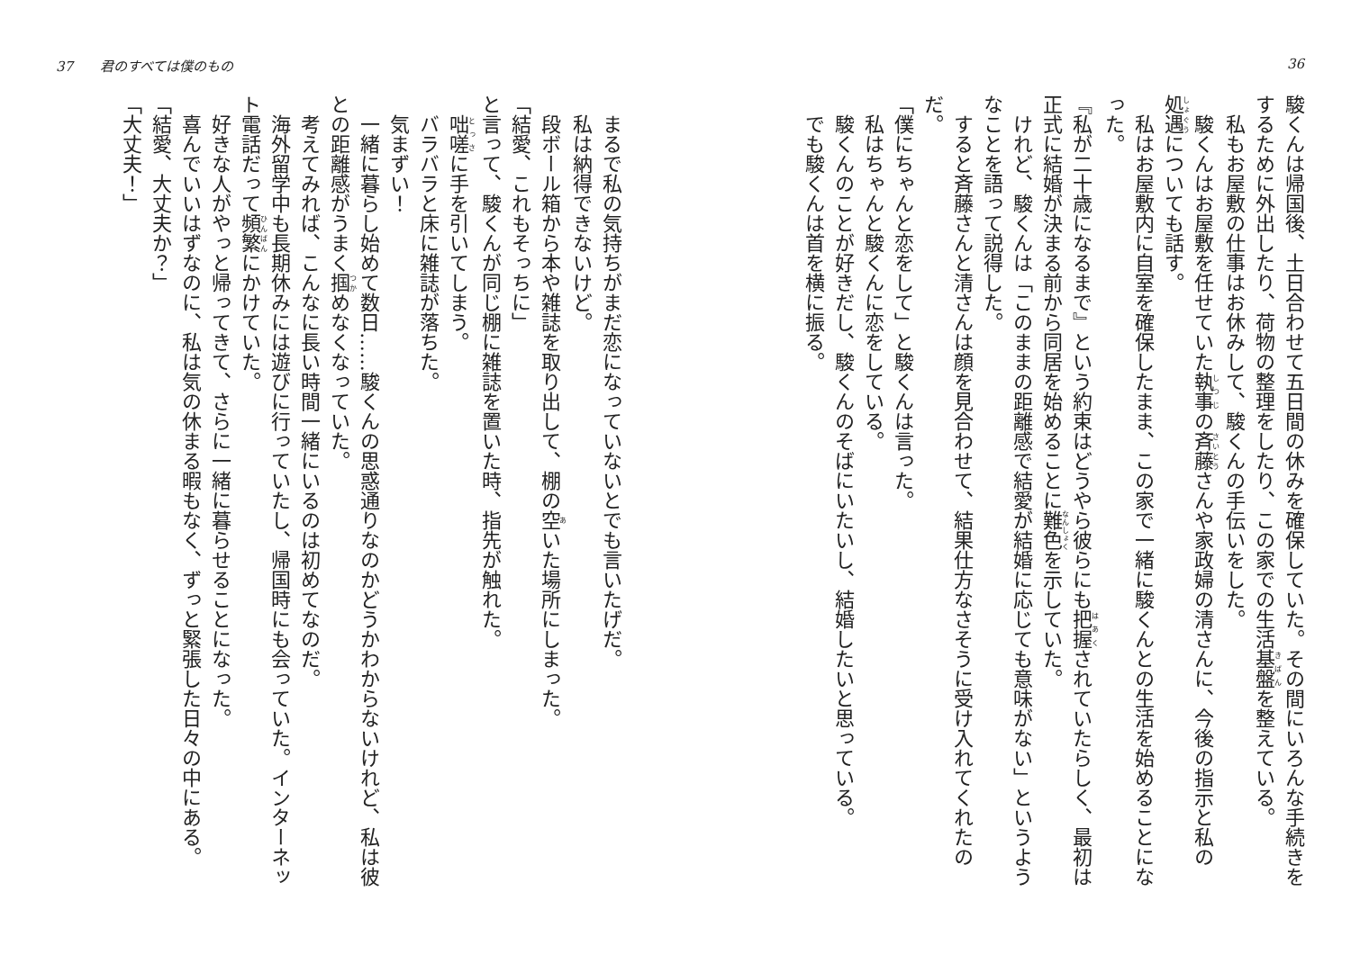36
駿くんは帰国後、土日合わせて五日間の休みを確保していた。その間にいろんな手続きをするために外出したり、荷物の整理をしたり、この家での生活基盤を整えている。
私もお屋敷の仕事はお休みして、駿くんの手伝いをした。
駿くんはお屋敷を任せていた執事の斉藤さんや家政婦の清さんに、今後の指示と私の処遇についても話す。
私はお屋敷内に自室を確保したまま、この家で一緒に駿くんとの生活を始めることになった。
『私が二十歳になるまで』という約束はどうやら彼らにも把握されていたらしく、最初は正式に結婚が決まる前から同居を始めることに難色を示していた。
けれど、駿くんは「このままの距離感で結愛が結婚に応じても意味がない」というようなことを語って説得した。
すると斉藤さんと清さんは顔を見合わせて、結果仕方なさそうに受け入れてくれたのだ。
「僕にちゃんと恋をして」と駿くんは言った。
私はちゃんと駿くんに恋をしている。
駿くんのことが好きだし、駿くんのそばにいたいし、結婚したいと思っている。
でも駿くんは首を横に振る。
37　　君のすべては僕のもの
まるで私の気持ちがまだ恋になっていないとでも言いたげだ。
私は納得できないけど。
段ボール箱から本や雑誌を取り出して、棚の空いた場所にしまった。
「結愛、これもそっちに」
と言って、駿くんが同じ棚に雑誌を置いた時、指先が触れた。
咄嗟に手を引いてしまう。
バラバラと床に雑誌が落ちた。
気まずい！
一緒に暮らし始めて数日……駿くんの思惑通りなのかどうかわからないけれど、私は彼との距離感がうまく掴めなくなっていた。
考えてみれば、こんなに長い時間一緒にいるのは初めてなのだ。
海外留学中も長期休みには遊びに行っていたし、帰国時にも会っていた。インターネット電話だって頻繁にかけていた。
好きな人がやっと帰ってきて、さらに一緒に暮らせることになった。
喜んでいいはずなのに、私は気の休まる暇もなく、ずっと緊張した日々の中にある。
「結愛、大丈夫か？」
「大丈夫！」